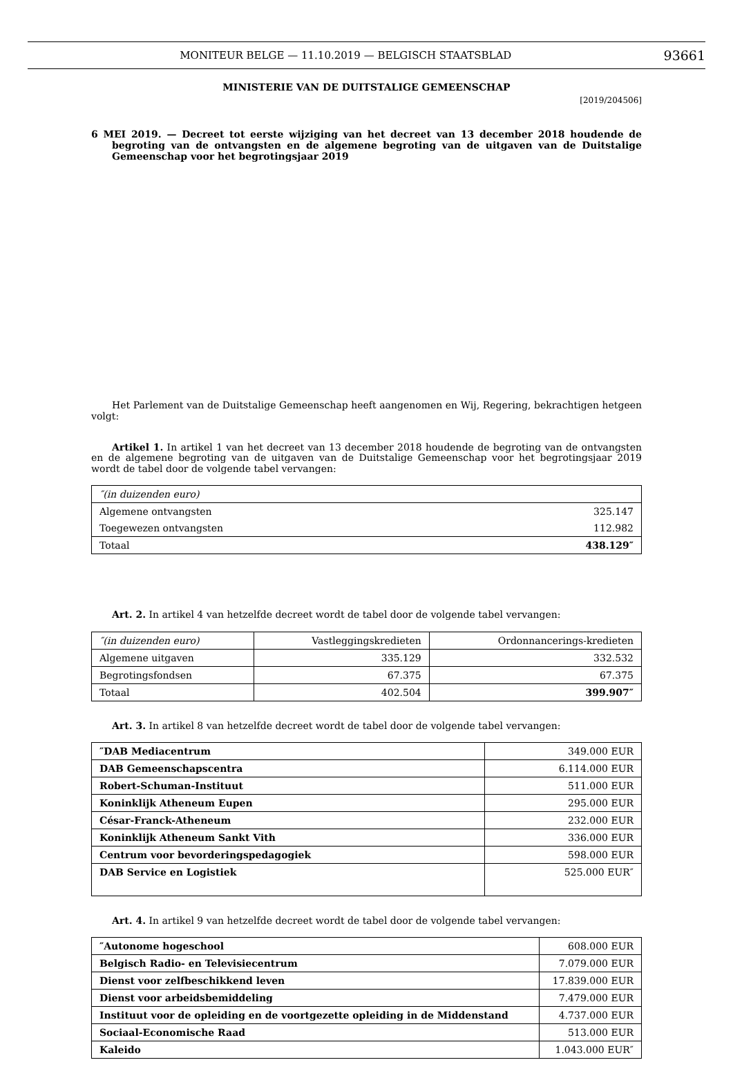MONITEUR BELGE — 11.10.2019 — BELGISCH STAATSBLAD 93661
MINISTERIE VAN DE DUITSTALIGE GEMEENSCHAP
[2019/204506]
6 MEI 2019. — Decreet tot eerste wijziging van het decreet van 13 december 2018 houdende de begroting van de ontvangsten en de algemene begroting van de uitgaven van de Duitstalige Gemeenschap voor het begrotingsjaar 2019
Het Parlement van de Duitstalige Gemeenschap heeft aangenomen en Wij, Regering, bekrachtigen hetgeen volgt:
Artikel 1. In artikel 1 van het decreet van 13 december 2018 houdende de begroting van de ontvangsten en de algemene begroting van de uitgaven van de Duitstalige Gemeenschap voor het begrotingsjaar 2019 wordt de tabel door de volgende tabel vervangen:
| ″(in duizenden euro) | |
| Algemene ontvangsten | 325.147 |
| Toegewezen ontvangsten | 112.982 |
| Totaal | 438.129″ |
Art. 2. In artikel 4 van hetzelfde decreet wordt de tabel door de volgende tabel vervangen:
| ″(in duizenden euro) | Vastleggingskredieten | Ordonnancerings-kredieten |
| Algemene uitgaven | 335.129 | 332.532 |
| Begrotingsfondsen | 67.375 | 67.375 |
| Totaal | 402.504 | 399.907″ |
Art. 3. In artikel 8 van hetzelfde decreet wordt de tabel door de volgende tabel vervangen:
| ″DAB Mediacentrum | 349.000 EUR |
| DAB Gemeenschapscentra | 6.114.000 EUR |
| Robert-Schuman-Instituut | 511.000 EUR |
| Koninklijk Atheneum Eupen | 295.000 EUR |
| César-Franck-Atheneum | 232.000 EUR |
| Koninklijk Atheneum Sankt Vith | 336.000 EUR |
| Centrum voor bevorderingspedagogiek | 598.000 EUR |
| DAB Service en Logistiek | 525.000 EUR″ |
Art. 4. In artikel 9 van hetzelfde decreet wordt de tabel door de volgende tabel vervangen:
| ″Autonome hogeschool | 608.000 EUR |
| Belgisch Radio- en Televisiecentrum | 7.079.000 EUR |
| Dienst voor zelfbeschikkend leven | 17.839.000 EUR |
| Dienst voor arbeidsbemiddeling | 7.479.000 EUR |
| Instituut voor de opleiding en de voortgezette opleiding in de Middenstand | 4.737.000 EUR |
| Sociaal-Economische Raad | 513.000 EUR |
| Kaleido | 1.043.000 EUR″ |